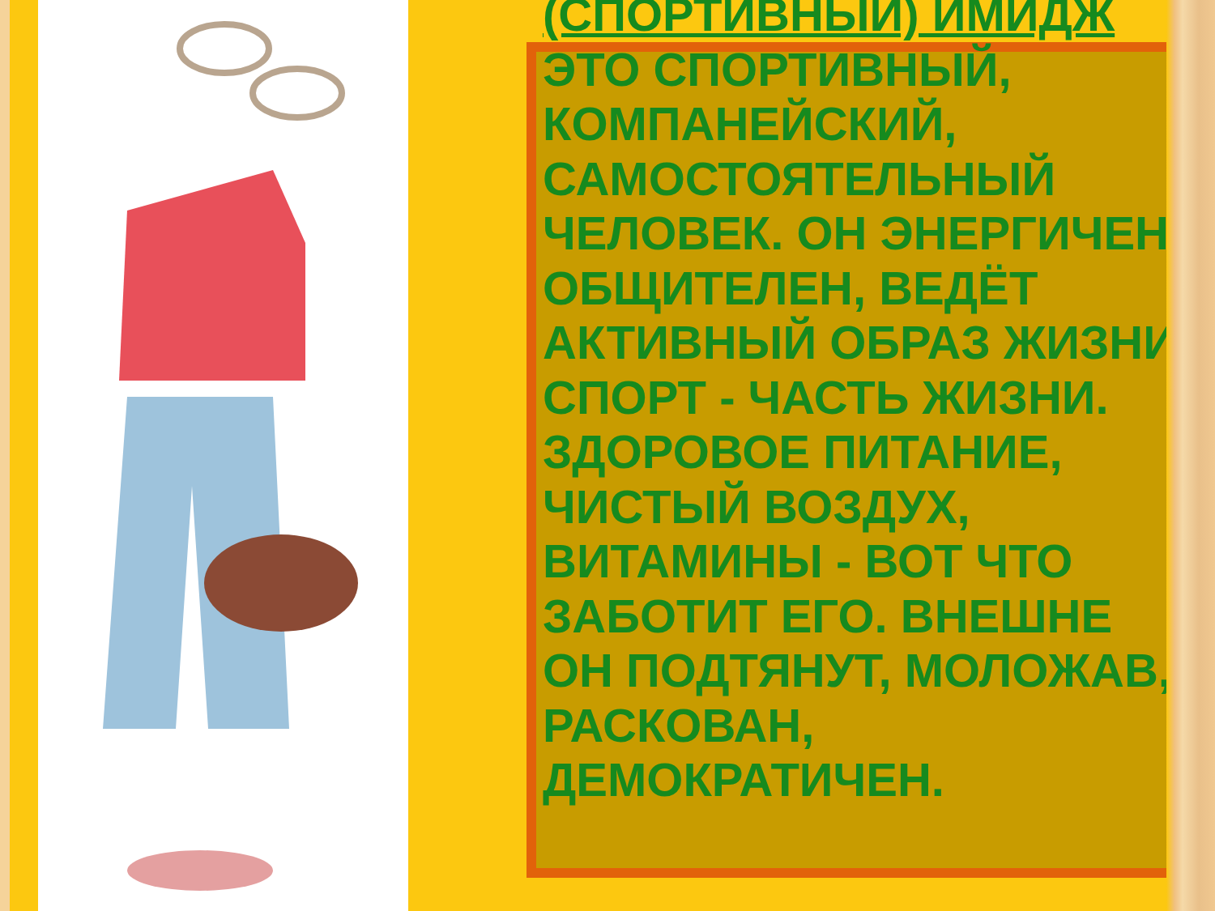(СПОРТИВНЫЙ) ИМИДЖ
ЭТО СПОРТИВНЫЙ, КОМПАНЕЙСКИЙ, САМОСТОЯТЕЛЬНЫЙ ЧЕЛОВЕК. ОН ЭНЕРГИЧЕН, ОБЩИТЕЛЕН, ВЕДЁТ АКТИВНЫЙ ОБРАЗ ЖИЗНИ. СПОРТ - ЧАСТЬ ЖИЗНИ. ЗДОРОВОЕ ПИТАНИЕ, ЧИСТЫЙ ВОЗДУХ, ВИТАМИНЫ - ВОТ ЧТО ЗАБОТИТ ЕГО. ВНЕШНЕ ОН ПОДТЯНУТ, МОЛОЖАВ, РАСКОВАН, ДЕМОКРАТИЧЕН.